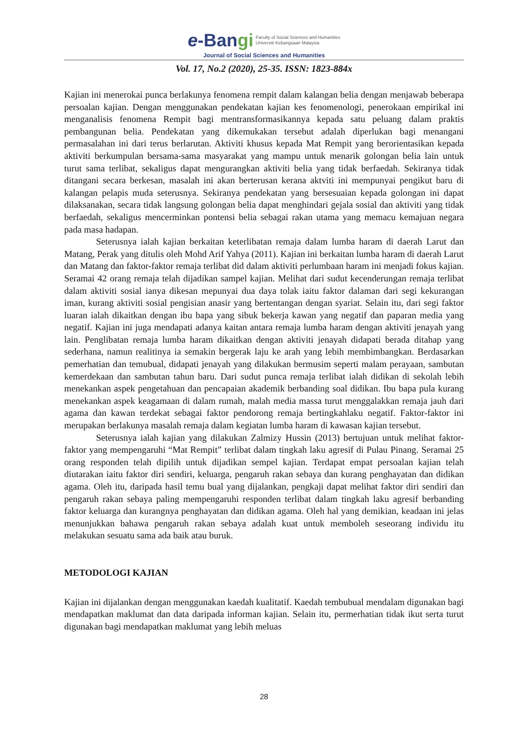e-Bangi Faculty of Social Sciences and Humanities
Universiti Kebangsaan Malaysia
Journal of Social Sciences and Humanities
Vol. 17, No.2 (2020), 25-35. ISSN: 1823-884x
Kajian ini menerokai punca berlakunya fenomena rempit dalam kalangan belia dengan menjawab beberapa persoalan kajian. Dengan menggunakan pendekatan kajian kes fenomenologi, penerokaan empirikal ini menganalisis fenomena Rempit bagi mentransformasikannya kepada satu peluang dalam praktis pembangunan belia. Pendekatan yang dikemukakan tersebut adalah diperlukan bagi menangani permasalahan ini dari terus berlarutan. Aktiviti khusus kepada Mat Rempit yang berorientasikan kepada aktiviti berkumpulan bersama-sama masyarakat yang mampu untuk menarik golongan belia lain untuk turut sama terlibat, sekaligus dapat mengurangkan aktiviti belia yang tidak berfaedah. Sekiranya tidak ditangani secara berkesan, masalah ini akan berterusan kerana aktviti ini mempunyai pengikut baru di kalangan pelapis muda seterusnya. Sekiranya pendekatan yang bersesuaian kepada golongan ini dapat dilaksanakan, secara tidak langsung golongan belia dapat menghindari gejala sosial dan aktiviti yang tidak berfaedah, sekaligus mencerminkan pontensi belia sebagai rakan utama yang memacu kemajuan negara pada masa hadapan.
Seterusnya ialah kajian berkaitan keterlibatan remaja dalam lumba haram di daerah Larut dan Matang, Perak yang ditulis oleh Mohd Arif Yahya (2011). Kajian ini berkaitan lumba haram di daerah Larut dan Matang dan faktor-faktor remaja terlibat did dalam aktiviti perlumbaan haram ini menjadi fokus kajian. Seramai 42 orang remaja telah dijadikan sampel kajian. Melihat dari sudut kecenderungan remaja terlibat dalam aktiviti sosial ianya dikesan mepunyai dua daya tolak iaitu faktor dalaman dari segi kekurangan iman, kurang aktiviti sosial pengisian anasir yang bertentangan dengan syariat. Selain itu, dari segi faktor luaran ialah dikaitkan dengan ibu bapa yang sibuk bekerja kawan yang negatif dan paparan media yang negatif. Kajian ini juga mendapati adanya kaitan antara remaja lumba haram dengan aktiviti jenayah yang lain. Penglibatan remaja lumba haram dikaitkan dengan aktiviti jenayah didapati berada ditahap yang sederhana, namun realitinya ia semakin bergerak laju ke arah yang lebih membimbangkan. Berdasarkan pemerhatian dan temubual, didapati jenayah yang dilakukan bermusim seperti malam perayaan, sambutan kemerdekaan dan sambutan tahun baru. Dari sudut punca remaja terlibat ialah didikan di sekolah lebih menekankan aspek pengetahuan dan pencapaian akademik berbanding soal didikan. Ibu bapa pula kurang menekankan aspek keagamaan di dalam rumah, malah media massa turut menggalakkan remaja jauh dari agama dan kawan terdekat sebagai faktor pendorong remaja bertingkahlaku negatif. Faktor-faktor ini merupakan berlakunya masalah remaja dalam kegiatan lumba haram di kawasan kajian tersebut.
Seterusnya ialah kajian yang dilakukan Zalmizy Hussin (2013) bertujuan untuk melihat faktor-faktor yang mempengaruhi “Mat Rempit” terlibat dalam tingkah laku agresif di Pulau Pinang. Seramai 25 orang responden telah dipilih untuk dijadikan sempel kajian. Terdapat empat persoalan kajian telah diutarakan iaitu faktor diri sendiri, keluarga, pengaruh rakan sebaya dan kurang penghayatan dan didikan agama. Oleh itu, daripada hasil temu bual yang dijalankan, pengkaji dapat melihat faktor diri sendiri dan pengaruh rakan sebaya paling mempengaruhi responden terlibat dalam tingkah laku agresif berbanding faktor keluarga dan kurangnya penghayatan dan didikan agama. Oleh hal yang demikian, keadaan ini jelas menunjukkan bahawa pengaruh rakan sebaya adalah kuat untuk memboleh seseorang individu itu melakukan sesuatu sama ada baik atau buruk.
METODOLOGI KAJIAN
Kajian ini dijalankan dengan menggunakan kaedah kualitatif. Kaedah tembubual mendalam digunakan bagi mendapatkan maklumat dan data daripada informan kajian. Selain itu, permerhatian tidak ikut serta turut digunakan bagi mendapatkan maklumat yang lebih meluas
28